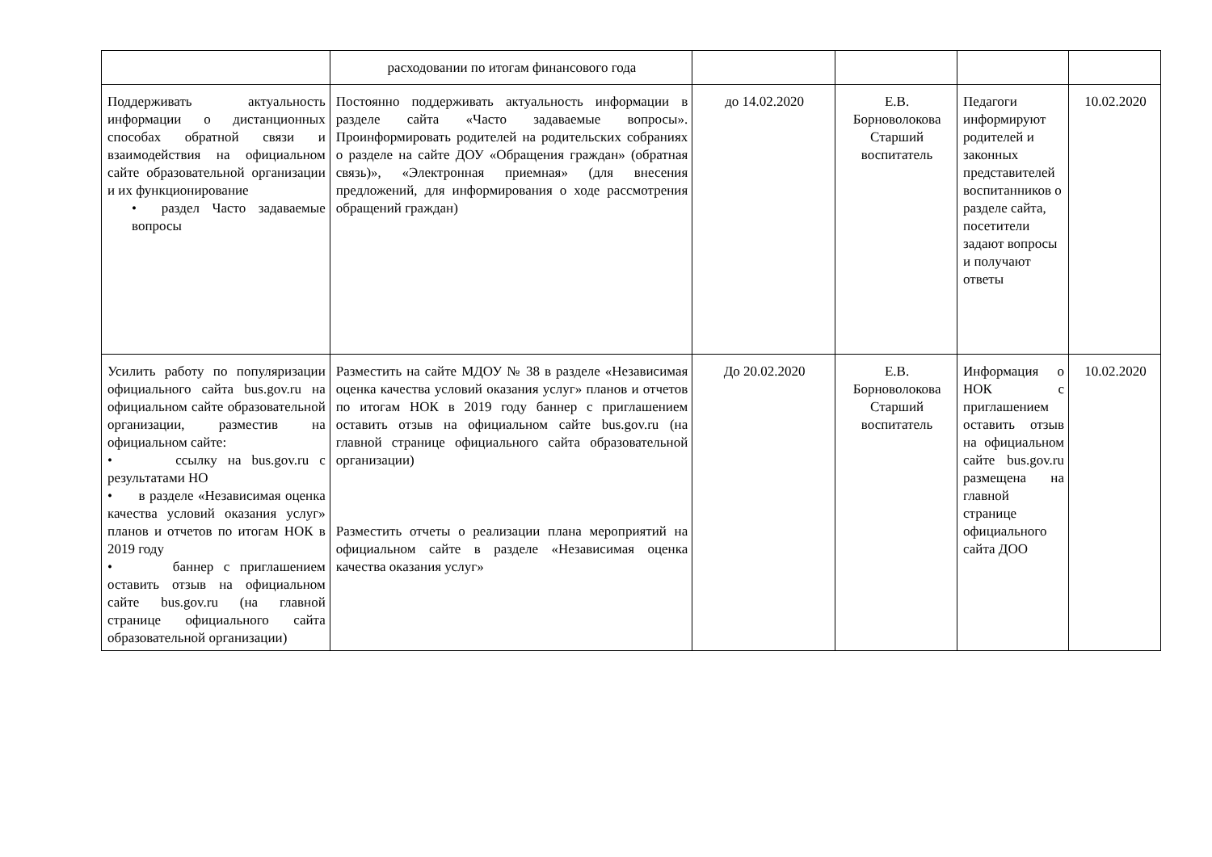| | расходовании по итогам финансового года | | | | |
| Поддерживать актуальность информации о дистанционных способах обратной связи и взаимодействия на официальном сайте образовательной организации и их функционирование • раздел Часто задаваемые вопросы | Постоянно поддерживать актуальность информации в разделе сайта «Часто задаваемые вопросы». Проинформировать родителей на родительских собраниях о разделе на сайте ДОУ «Обращения граждан» (обратная связь)», «Электронная приемная» (для внесения предложений, для информирования о ходе рассмотрения обращений граждан) | до 14.02.2020 | Е.В. Борноволокова Старший воспитатель | Педагоги информируют родителей и законных представителей воспитанников о разделе сайта, посетители задают вопросы и получают ответы | 10.02.2020 |
| Усилить работу по популяризации официального сайта bus.gov.ru на официальном сайте образовательной организации, разместив на официальном сайте: • ссылку на bus.gov.ru с результатами НО • в разделе «Независимая оценка качества условий оказания услуг» планов и отчетов по итогам НОК в 2019 году • баннер с приглашением оставить отзыв на официальном сайте bus.gov.ru (на главной странице официального сайта образовательной организации) | Разместить на сайте МДОУ № 38 в разделе «Независимая оценка качества условий оказания услуг» планов и отчетов по итогам НОК в 2019 году баннер с приглашением оставить отзыв на официальном сайте bus.gov.ru (на главной странице официального сайта образовательной организации) Разместить отчеты о реализации плана мероприятий на официальном сайте в разделе «Независимая оценка качества оказания услуг» | До 20.02.2020 | Е.В. Борноволокова Старший воспитатель | Информация о НОК с приглашением оставить отзыв на официальном сайте bus.gov.ru размещена на главной странице официального сайта ДОО | 10.02.2020 |